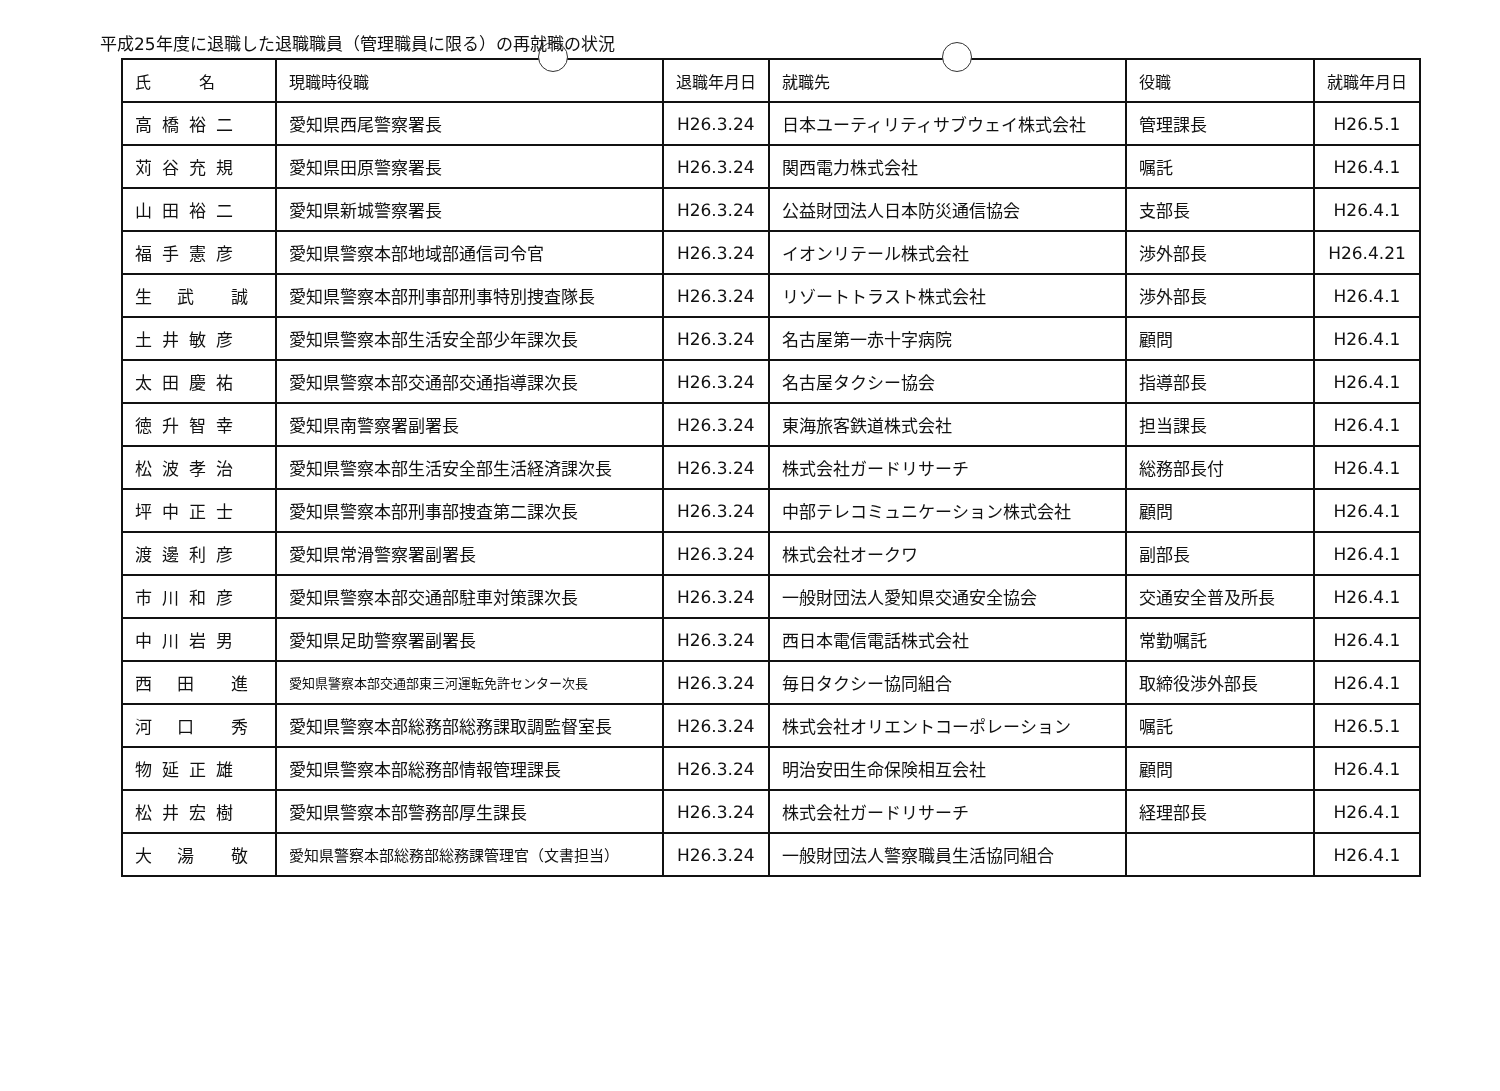平成25年度に退職した退職職員（管理職員に限る）の再就職の状況
| 氏 名 | 現職時役職 | 退職年月日 | 就職先 | 役職 | 就職年月日 |
| --- | --- | --- | --- | --- | --- |
| 高橋裕二 | 愛知県西尾警察署長 | H26.3.24 | 日本ユーティリティサブウェイ株式会社 | 管理課長 | H26.5.1 |
| 苅谷充規 | 愛知県田原警察署長 | H26.3.24 | 関西電力株式会社 | 嘱託 | H26.4.1 |
| 山田裕二 | 愛知県新城警察署長 | H26.3.24 | 公益財団法人日本防災通信協会 | 支部長 | H26.4.1 |
| 福手憲彦 | 愛知県警察本部地域部通信司令官 | H26.3.24 | イオンリテール株式会社 | 渉外部長 | H26.4.21 |
| 生 武 誠 | 愛知県警察本部刑事部刑事特別捜査隊長 | H26.3.24 | リゾートトラスト株式会社 | 渉外部長 | H26.4.1 |
| 土井敏彦 | 愛知県警察本部生活安全部少年課次長 | H26.3.24 | 名古屋第一赤十字病院 | 顧問 | H26.4.1 |
| 太田慶祐 | 愛知県警察本部交通部交通指導課次長 | H26.3.24 | 名古屋タクシー協会 | 指導部長 | H26.4.1 |
| 徳升智幸 | 愛知県南警察署副署長 | H26.3.24 | 東海旅客鉄道株式会社 | 担当課長 | H26.4.1 |
| 松波孝治 | 愛知県警察本部生活安全部生活経済課次長 | H26.3.24 | 株式会社ガードリサーチ | 総務部長付 | H26.4.1 |
| 坪中正士 | 愛知県警察本部刑事部捜査第二課次長 | H26.3.24 | 中部テレコミュニケーション株式会社 | 顧問 | H26.4.1 |
| 渡邊利彦 | 愛知県常滑警察署副署長 | H26.3.24 | 株式会社オークワ | 副部長 | H26.4.1 |
| 市川和彦 | 愛知県警察本部交通部駐車対策課次長 | H26.3.24 | 一般財団法人愛知県交通安全協会 | 交通安全普及所長 | H26.4.1 |
| 中川岩男 | 愛知県足助警察署副署長 | H26.3.24 | 西日本電信電話株式会社 | 常勤嘱託 | H26.4.1 |
| 西 田 進 | 愛知県警察本部交通部東三河運転免許センター次長 | H26.3.24 | 毎日タクシー協同組合 | 取締役渉外部長 | H26.4.1 |
| 河 口 秀 | 愛知県警察本部総務部総務課取調監督室長 | H26.3.24 | 株式会社オリエントコーポレーション | 嘱託 | H26.5.1 |
| 物延正雄 | 愛知県警察本部総務部情報管理課長 | H26.3.24 | 明治安田生命保険相互会社 | 顧問 | H26.4.1 |
| 松井宏樹 | 愛知県警察本部警務部厚生課長 | H26.3.24 | 株式会社ガードリサーチ | 経理部長 | H26.4.1 |
| 大 湯 敬 | 愛知県警察本部総務部総務課管理官（文書担当） | H26.3.24 | 一般財団法人警察職員生活協同組合 | | H26.4.1 |